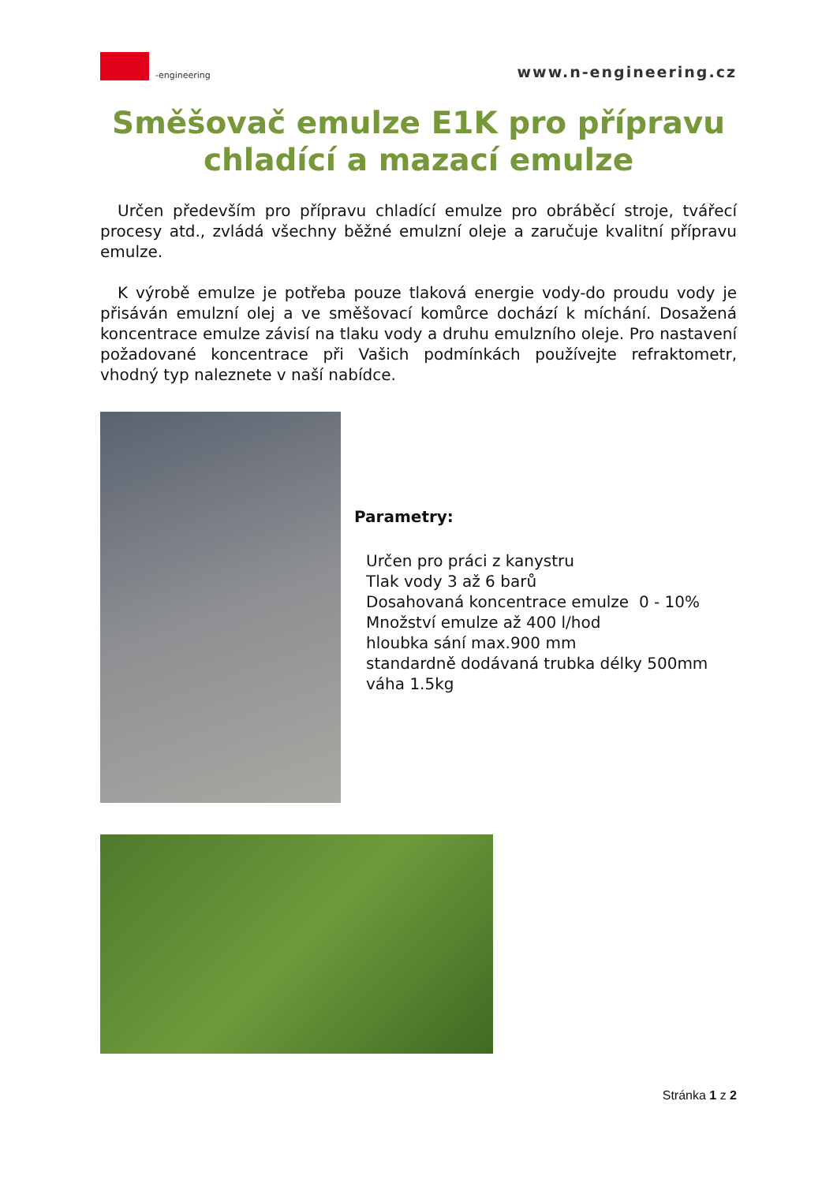-engineering
www.n-engineering.cz
Směšovač emulze E1K pro přípravu chladící a mazací emulze
Určen především pro přípravu chladící emulze pro obráběcí stroje, tvářecí procesy atd., zvládá všechny běžné emulzní oleje a zaručuje kvalitní přípravu emulze.
K výrobě emulze je potřeba pouze tlaková energie vody-do proudu vody je přisáván emulzní olej a ve směšovací komůrce dochází k míchání. Dosažená koncentrace emulze závisí na tlaku vody a druhu emulzního oleje. Pro nastavení požadované koncentrace při Vašich podmínkách používejte refraktometr, vhodný typ naleznete v naší nabídce.
Parametry:
Určen pro práci z kanystru
Tlak vody 3 až 6 barů
Dosahovaná koncentrace emulze 0 - 10%
Množství emulze až 400 l/hod
hloubka sání max.900 mm
standardně dodávaná trubka délky 500mm
váha 1.5kg
Stránka 1 z 2